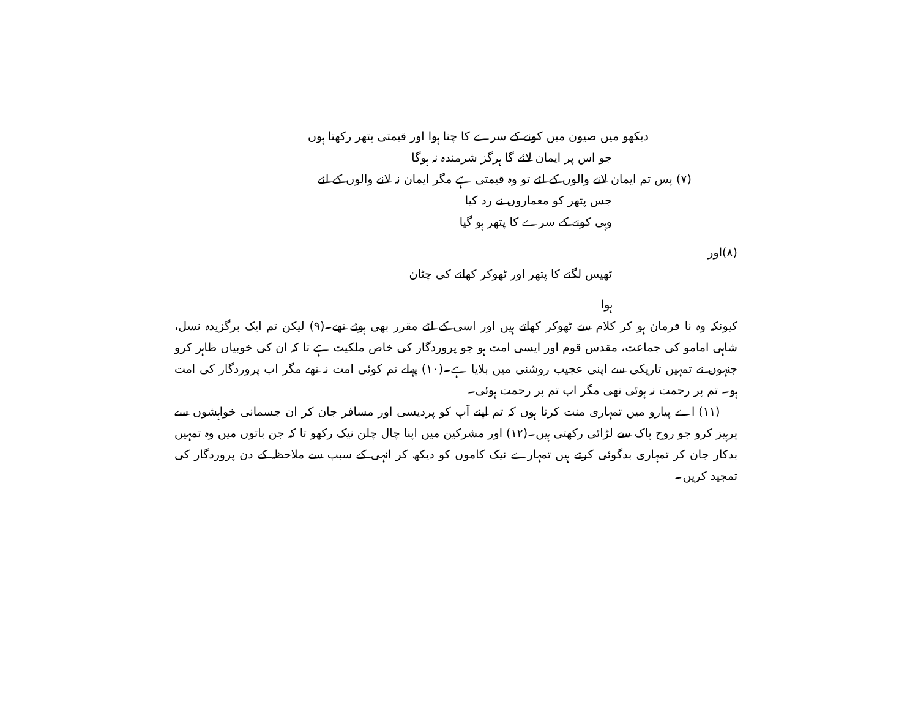دیکھو میں صیون میں کونے کے سرے کا چنا ہوا اور قیمتی پتھر رکھتا ہوں
جو اس پر ایمان لائے گا ہرگز شرمندہ نہ ہوگا
(۷) پس تم ایمان لانے والوں کے لئے تو وہ قیمتی ہے مگر ایمان نہ لانے والوں کے لئے
جس پتھر کو معماروں نے رد کیا
وہی کونے کے سرے کا پتھر ہو گیا
(۸)اور
ٹھیس لگنے کا پتھر اور ٹھوکر کھانے کی چٹان
ہوا
کیونکہ وہ نا فرمان ہو کر کلام سے ٹھوکر کھاتے ہیں اور اسی کے لئے مقرر بھی ہوئے تھے۔(۹) لیکن تم ایک برگزیدہ نسل، شاہی امامو کی جماعت، مقدس قوم اور ایسی امت ہو جو پروردگار کی خاص ملکیت ہے تا کہ ان کی خوبیاں ظاہر کرو جنہوں نے تمہیں تاریکی سے اپنی عجیب روشنی میں بلایا ہے۔(۱۰) پہلے تم کوئی امت نہ تھے مگر اب پروردگار کی امت ہو۔ تم پر رحمت نہ ہوئی تھی مگر اب تم پر رحمت ہوئی۔
(۱۱) اے پیارو میں تمہاری منت کرتا ہوں کہ تم اپنے آپ کو پردیسی اور مسافر جان کر ان جسمانی خواہشوں سے پرہیز کرو جو روح پاک سے لڑائی رکھتی ہیں۔(۱۲) اور مشرکین میں اپنا چال چلن نیک رکھو تا کہ جن باتوں میں وہ تمہیں بدکار جان کر تمہاری بدگوئی کرتے ہیں تمہارے نیک کاموں کو دیکھ کر انہی کے سبب سے ملاحظہ کے دن پروردگار کی تمجید کریں۔